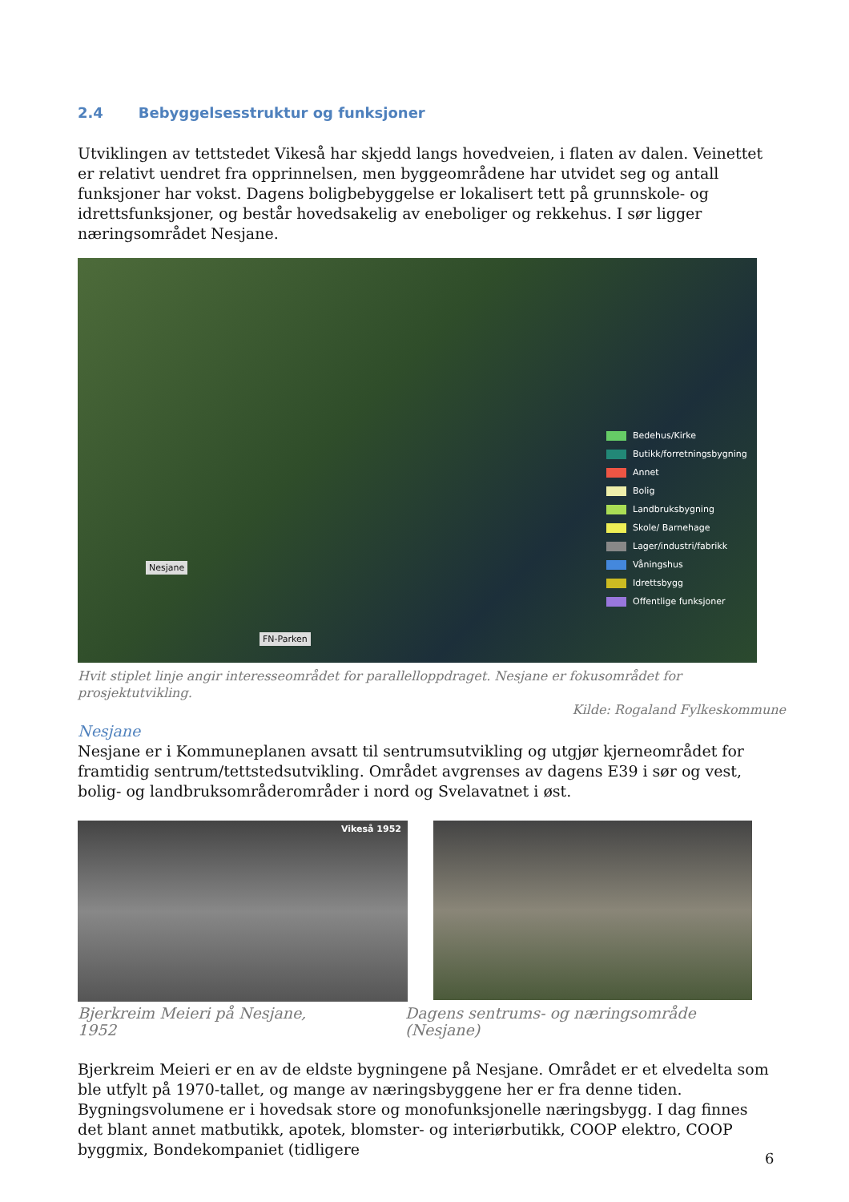2.4 Bebyggelsesstruktur og funksjoner
Utviklingen av tettstedet Vikeså har skjedd langs hovedveien, i flaten av dalen. Veinettet er relativt uendret fra opprinnelsen, men byggeområdene har utvidet seg og antall funksjoner har vokst. Dagens boligbebyggelse er lokalisert tett på grunnskole- og idrettsfunksjoner, og består hovedsakelig av eneboliger og rekkehus. I sør ligger næringsområdet Nesjane.
Nesjane
FN-Parken
Bedehus/Kirke
Butikk/forretningsbygning
Annet
Bolig
Landbruksbygning
Skole/ Barnehage
Lager/industri/fabrikk
Våningshus
Idrettsbygg
Offentlige funksjoner
Hvit stiplet linje angir interesseområdet for parallelloppdraget. Nesjane er fokusområdet for prosjektutvikling.
Kilde: Rogaland Fylkeskommune
Nesjane
Nesjane er i Kommuneplanen avsatt til sentrumsutvikling og utgjør kjerneområdet for framtidig sentrum/tettstedsutvikling. Området avgrenses av dagens E39 i sør og vest, bolig- og landbruksområderområder i nord og Svelavatnet i øst.
Vikeså 1952
Bjerkreim Meieri på Nesjane, 1952 Dagens sentrums- og næringsområde (Nesjane)
Bjerkreim Meieri er en av de eldste bygningene på Nesjane. Området er et elvedelta som ble utfylt på 1970-tallet, og mange av næringsbyggene her er fra denne tiden. Bygningsvolumene er i hovedsak store og monofunksjonelle næringsbygg. I dag finnes det blant annet matbutikk, apotek, blomster- og interiørbutikk, COOP elektro, COOP byggmix, Bondekompaniet (tidligere
6